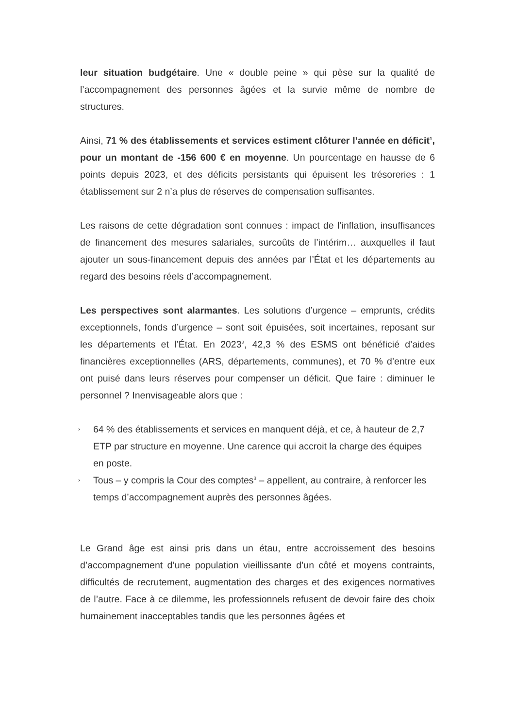leur situation budgétaire. Une « double peine » qui pèse sur la qualité de l’accompagnement des personnes âgées et la survie même de nombre de structures.
Ainsi, 71 % des établissements et services estiment clôturer l’année en déficit<sup>1</sup>, pour un montant de -156 600 € en moyenne. Un pourcentage en hausse de 6 points depuis 2023, et des déficits persistants qui épuisent les trésoreries : 1 établissement sur 2 n’a plus de réserves de compensation suffisantes.
Les raisons de cette dégradation sont connues : impact de l’inflation, insuffisances de financement des mesures salariales, surcoûts de l’intérim… auxquelles il faut ajouter un sous-financement depuis des années par l’État et les départements au regard des besoins réels d’accompagnement.
Les perspectives sont alarmantes. Les solutions d’urgence – emprunts, crédits exceptionnels, fonds d’urgence – sont soit épuisées, soit incertaines, reposant sur les départements et l’État. En 2023<sup>2</sup>, 42,3 % des ESMS ont bénéficié d’aides financières exceptionnelles (ARS, départements, communes), et 70 % d’entre eux ont puisé dans leurs réserves pour compenser un déficit. Que faire : diminuer le personnel ? Inenvisageable alors que :
› 64 % des établissements et services en manquent déjà, et ce, à hauteur de 2,7 ETP par structure en moyenne. Une carence qui accroit la charge des équipes en poste.
› Tous – y compris la Cour des comptes<sup>3</sup> – appellent, au contraire, à renforcer les temps d’accompagnement auprès des personnes âgées.
Le Grand âge est ainsi pris dans un étau, entre accroissement des besoins d’accompagnement d’une population vieillissante d’un côté et moyens contraints, difficultés de recrutement, augmentation des charges et des exigences normatives de l’autre. Face à ce dilemme, les professionnels refusent de devoir faire des choix humainement inacceptables tandis que les personnes âgées et